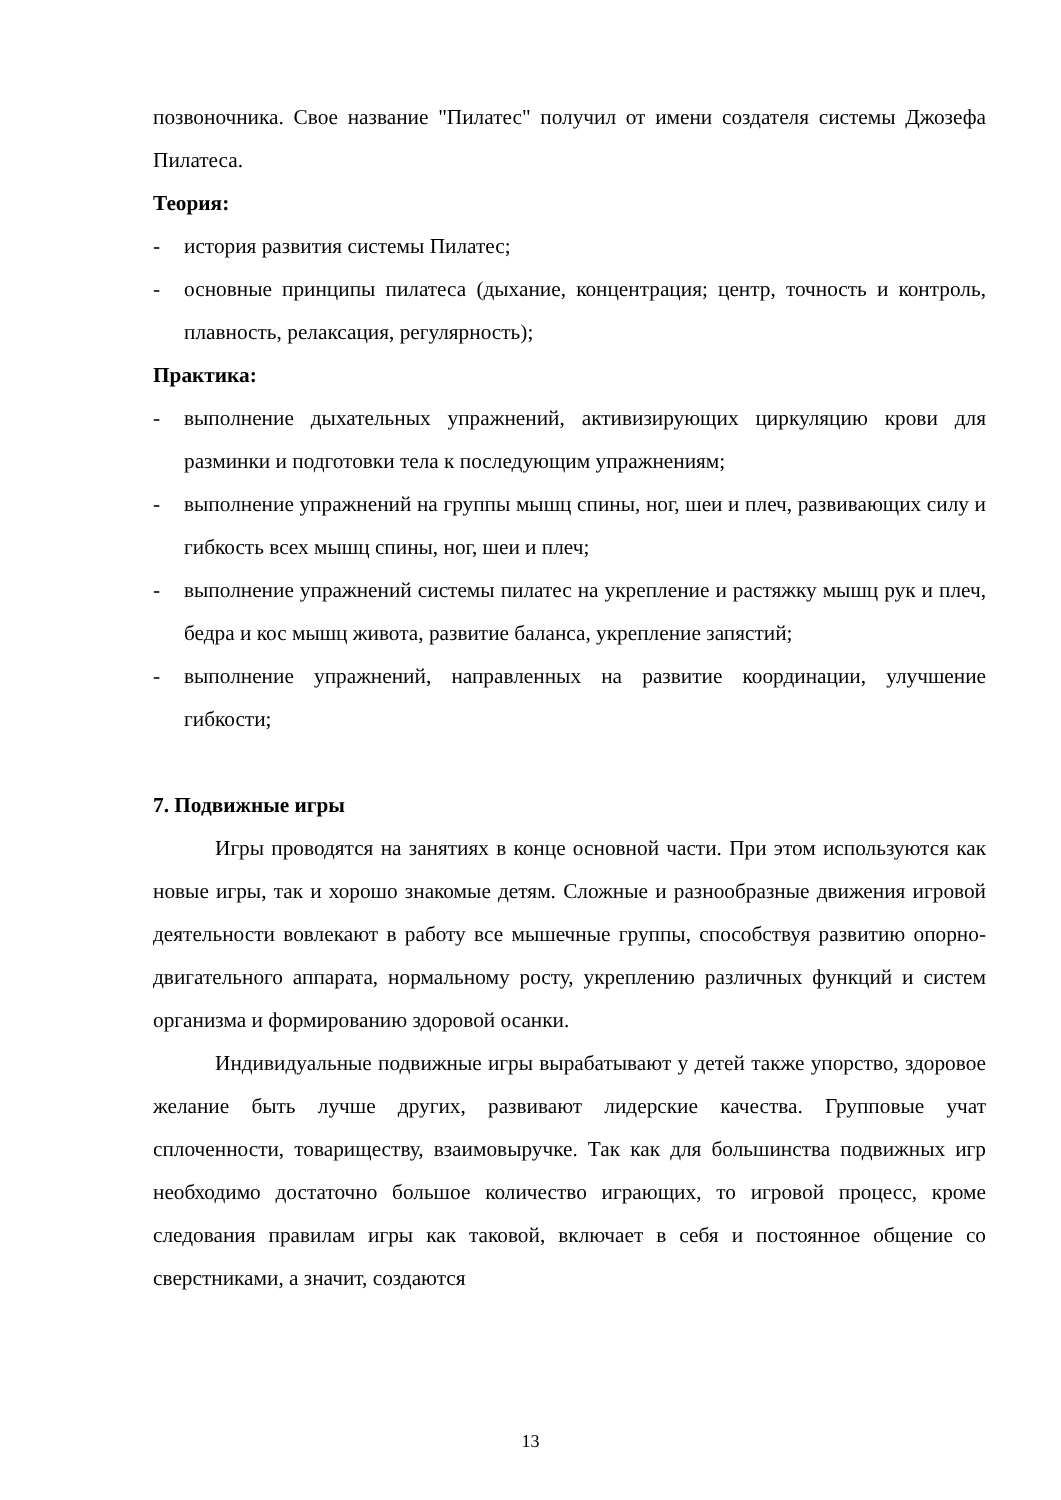позвоночника. Свое название "Пилатес" получил от имени создателя системы Джозефа Пилатеса.
Теория:
- история развития системы Пилатес;
- основные принципы пилатеса (дыхание, концентрация; центр, точность и контроль, плавность, релаксация, регулярность);
Практика:
- выполнение дыхательных упражнений, активизирующих циркуляцию крови для разминки и подготовки тела к последующим упражнениям;
- выполнение упражнений на группы мышц спины, ног, шеи и плеч, развивающих силу и гибкость всех мышц спины, ног, шеи и плеч;
- выполнение упражнений системы пилатес на укрепление и растяжку мышц рук и плеч, бедра и кос мышц живота, развитие баланса, укрепление запястий;
- выполнение упражнений, направленных на развитие координации, улучшение гибкости;
7. Подвижные игры
Игры проводятся на занятиях в конце основной части. При этом используются как новые игры, так и хорошо знакомые детям. Сложные и разнообразные движения игровой деятельности вовлекают в работу все мышечные группы, способствуя развитию опорно-двигательного аппарата, нормальному росту, укреплению различных функций и систем организма и формированию здоровой осанки.
Индивидуальные подвижные игры вырабатывают у детей также упорство, здоровое желание быть лучше других, развивают лидерские качества. Групповые учат сплоченности, товариществу, взаимовыручке. Так как для большинства подвижных игр необходимо достаточно большое количество играющих, то игровой процесс, кроме следования правилам игры как таковой, включает в себя и постоянное общение со сверстниками, а значит, создаются
13